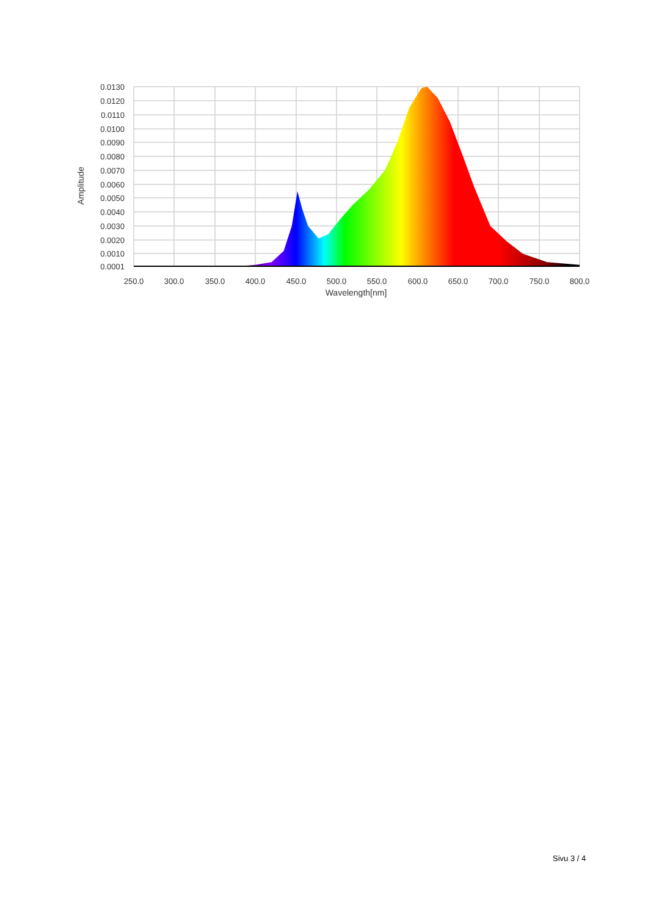0.0130
0.0120
0.0110
0.0100
0.0090
0.0080
0.0070
0.0060
0.0050
0.0040
0.0030
0.0020
0.0010
0.0001
250.0
300.0
350.0
400.0
450.0
500.0
550.0
600.0
650.0
700.0
750.0
800.0
Wavelength[nm]
Amplitude
Sivu 3 / 4